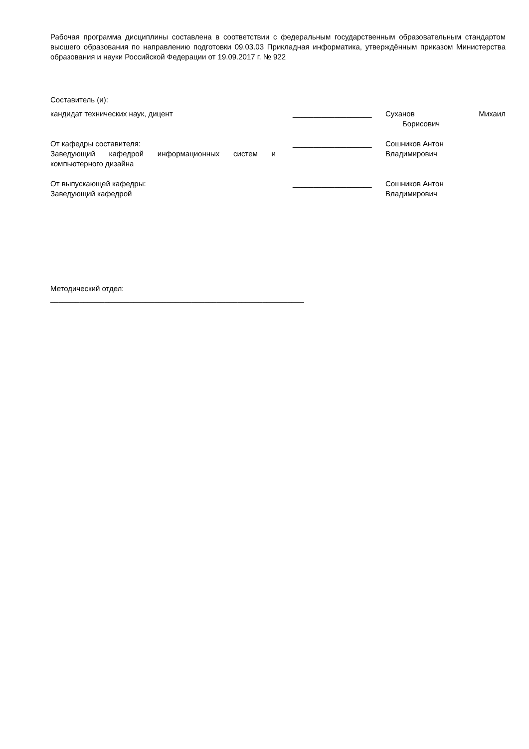Рабочая программа дисциплины составлена в соответствии с федеральным государственным образовательным стандартом высшего образования по направлению подготовки 09.03.03 Прикладная информатика, утверждённым приказом Министерства образования и науки Российской Федерации от 19.09.2017 г. № 922
Составитель (и):
кандидат технических наук, дицент ___________________ Суханов Михаил
Борисович
От кафедры составителя:
Заведующий кафедрой информационных систем и компьютерного дизайна
___________________ Сошников Антон
Владимирович
От выпускающей кафедры:
Заведующий кафедрой
___________________ Сошников Антон
Владимирович
Методический отдел:
_____________________________________________________________